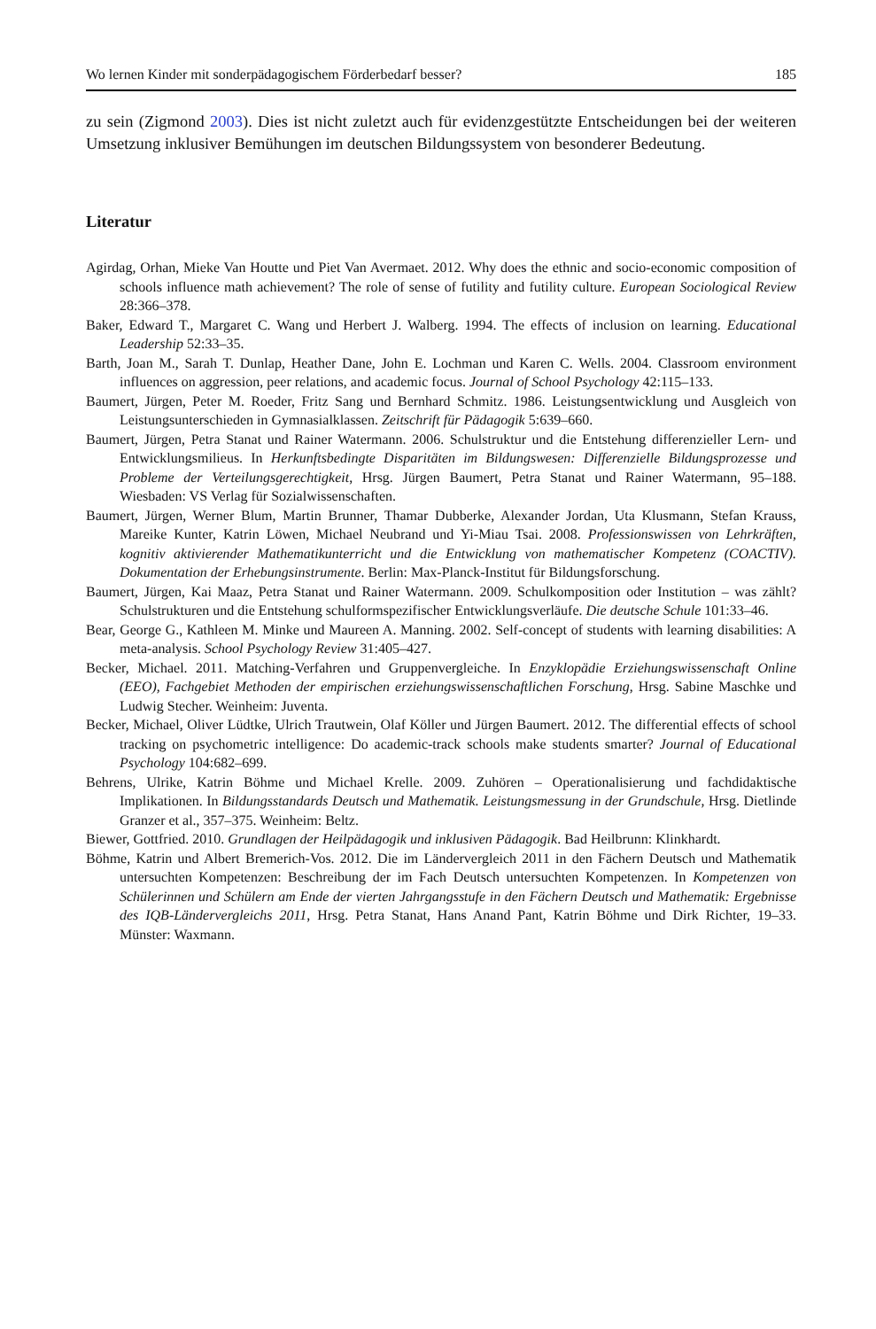Wo lernen Kinder mit sonderpädagogischem Förderbedarf besser? 185
zu sein (Zigmond 2003). Dies ist nicht zuletzt auch für evidenzgestützte Entscheidungen bei der weiteren Umsetzung inklusiver Bemühungen im deutschen Bildungssystem von besonderer Bedeutung.
Literatur
Agirdag, Orhan, Mieke Van Houtte und Piet Van Avermaet. 2012. Why does the ethnic and socio-economic composition of schools influence math achievement? The role of sense of futility and futility culture. European Sociological Review 28:366–378.
Baker, Edward T., Margaret C. Wang und Herbert J. Walberg. 1994. The effects of inclusion on learning. Educational Leadership 52:33–35.
Barth, Joan M., Sarah T. Dunlap, Heather Dane, John E. Lochman und Karen C. Wells. 2004. Classroom environment influences on aggression, peer relations, and academic focus. Journal of School Psychology 42:115–133.
Baumert, Jürgen, Peter M. Roeder, Fritz Sang und Bernhard Schmitz. 1986. Leistungsentwicklung und Ausgleich von Leistungsunterschieden in Gymnasialklassen. Zeitschrift für Pädagogik 5:639–660.
Baumert, Jürgen, Petra Stanat und Rainer Watermann. 2006. Schulstruktur und die Entstehung differenzieller Lern- und Entwicklungsmilieus. In Herkunftsbedingte Disparitäten im Bildungswesen: Differenzielle Bildungsprozesse und Probleme der Verteilungsgerechtigkeit, Hrsg. Jürgen Baumert, Petra Stanat und Rainer Watermann, 95–188. Wiesbaden: VS Verlag für Sozialwissenschaften.
Baumert, Jürgen, Werner Blum, Martin Brunner, Thamar Dubberke, Alexander Jordan, Uta Klusmann, Stefan Krauss, Mareike Kunter, Katrin Löwen, Michael Neubrand und Yi-Miau Tsai. 2008. Professionswissen von Lehrkräften, kognitiv aktivierender Mathematikunterricht und die Entwicklung von mathematischer Kompetenz (COACTIV). Dokumentation der Erhebungsinstrumente. Berlin: Max-Planck-Institut für Bildungsforschung.
Baumert, Jürgen, Kai Maaz, Petra Stanat und Rainer Watermann. 2009. Schulkomposition oder Institution – was zählt? Schulstrukturen und die Entstehung schulformspezifischer Entwicklungsverläufe. Die deutsche Schule 101:33–46.
Bear, George G., Kathleen M. Minke und Maureen A. Manning. 2002. Self-concept of students with learning disabilities: A meta-analysis. School Psychology Review 31:405–427.
Becker, Michael. 2011. Matching-Verfahren und Gruppenvergleiche. In Enzyklopädie Erziehungswissenschaft Online (EEO), Fachgebiet Methoden der empirischen erziehungswissenschaftlichen Forschung, Hrsg. Sabine Maschke und Ludwig Stecher. Weinheim: Juventa.
Becker, Michael, Oliver Lüdtke, Ulrich Trautwein, Olaf Köller und Jürgen Baumert. 2012. The differential effects of school tracking on psychometric intelligence: Do academic-track schools make students smarter? Journal of Educational Psychology 104:682–699.
Behrens, Ulrike, Katrin Böhme und Michael Krelle. 2009. Zuhören – Operationalisierung und fachdidaktische Implikationen. In Bildungsstandards Deutsch und Mathematik. Leistungsmessung in der Grundschule, Hrsg. Dietlinde Granzer et al., 357–375. Weinheim: Beltz.
Biewer, Gottfried. 2010. Grundlagen der Heilpädagogik und inklusiven Pädagogik. Bad Heilbrunn: Klinkhardt.
Böhme, Katrin und Albert Bremerich-Vos. 2012. Die im Ländervergleich 2011 in den Fächern Deutsch und Mathematik untersuchten Kompetenzen: Beschreibung der im Fach Deutsch untersuchten Kompetenzen. In Kompetenzen von Schülerinnen und Schülern am Ende der vierten Jahrgangsstufe in den Fächern Deutsch und Mathematik: Ergebnisse des IQB-Ländervergleichs 2011, Hrsg. Petra Stanat, Hans Anand Pant, Katrin Böhme und Dirk Richter, 19–33. Münster: Waxmann.